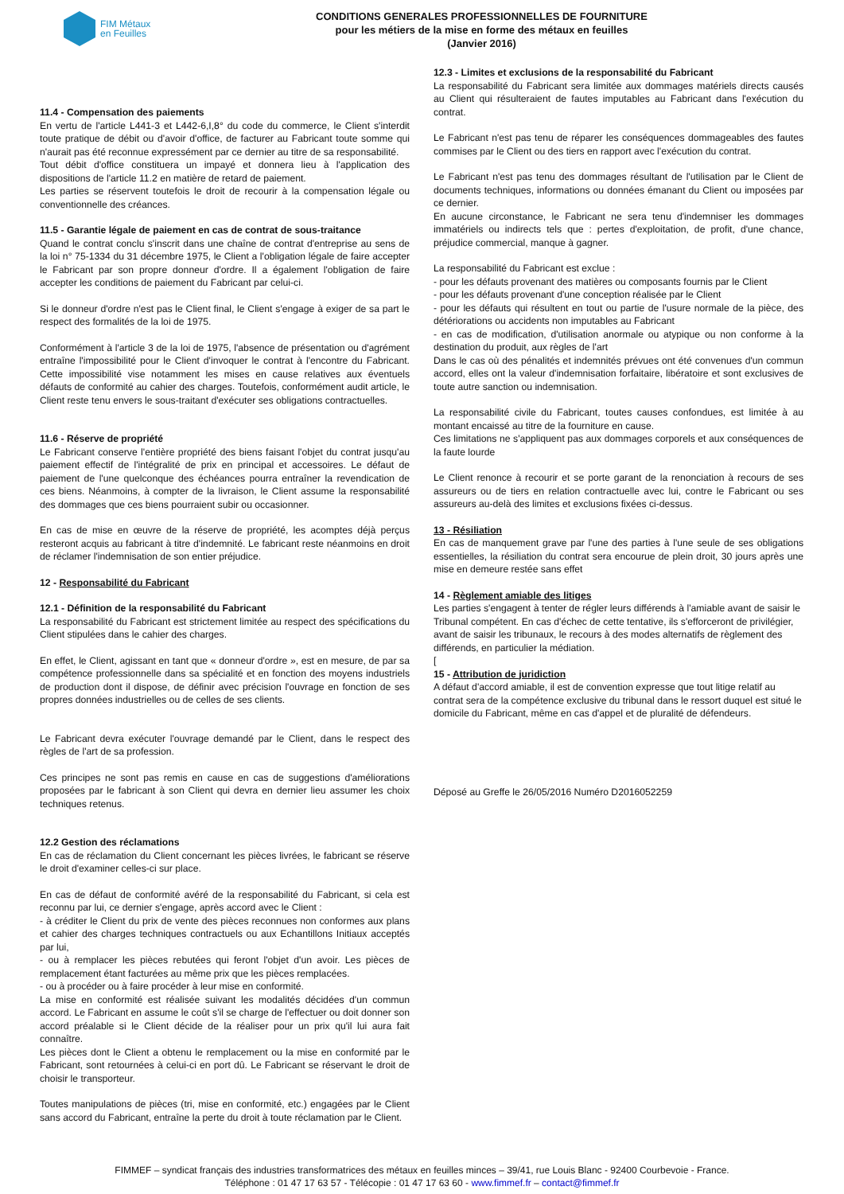FIM Métaux
en Feuilles
CONDITIONS GENERALES PROFESSIONNELLES DE FOURNITURE
pour les métiers de la mise en forme des métaux en feuilles
(Janvier 2016)
11.4 - Compensation des paiements
En vertu de l'article L441-3 et L442-6,I,8° du code du commerce, le Client s'interdit toute pratique de débit ou d'avoir d'office, de facturer au Fabricant toute somme qui n'aurait pas été reconnue expressément par ce dernier au titre de sa responsabilité.
Tout débit d'office constituera un impayé et donnera lieu à l'application des dispositions de l'article 11.2 en matière de retard de paiement.
Les parties se réservent toutefois le droit de recourir à la compensation légale ou conventionnelle des créances.
11.5 - Garantie légale de paiement en cas de contrat de sous-traitance
Quand le contrat conclu s'inscrit dans une chaîne de contrat d'entreprise au sens de la loi n° 75-1334 du 31 décembre 1975, le Client a l'obligation légale de faire accepter le Fabricant par son propre donneur d'ordre. Il a également l'obligation de faire accepter les conditions de paiement du Fabricant par celui-ci.
Si le donneur d'ordre n'est pas le Client final, le Client s'engage à exiger de sa part le respect des formalités de la loi de 1975.
Conformément à l'article 3 de la loi de 1975, l'absence de présentation ou d'agrément entraîne l'impossibilité pour le Client d'invoquer le contrat à l'encontre du Fabricant. Cette impossibilité vise notamment les mises en cause relatives aux éventuels défauts de conformité au cahier des charges. Toutefois, conformément audit article, le Client reste tenu envers le sous-traitant d'exécuter ses obligations contractuelles.
11.6 - Réserve de propriété
Le Fabricant conserve l'entière propriété des biens faisant l'objet du contrat jusqu'au paiement effectif de l'intégralité de prix en principal et accessoires. Le défaut de paiement de l'une quelconque des échéances pourra entraîner la revendication de ces biens. Néanmoins, à compter de la livraison, le Client assume la responsabilité des dommages que ces biens pourraient subir ou occasionner.
En cas de mise en œuvre de la réserve de propriété, les acomptes déjà perçus resteront acquis au fabricant à titre d'indemnité. Le fabricant reste néanmoins en droit de réclamer l'indemnisation de son entier préjudice.
12 - Responsabilité du Fabricant
12.1 - Définition de la responsabilité du Fabricant
La responsabilité du Fabricant est strictement limitée au respect des spécifications du Client stipulées dans le cahier des charges.
En effet, le Client, agissant en tant que « donneur d'ordre », est en mesure, de par sa compétence professionnelle dans sa spécialité et en fonction des moyens industriels de production dont il dispose, de définir avec précision l'ouvrage en fonction de ses propres données industrielles ou de celles de ses clients.
Le Fabricant devra exécuter l'ouvrage demandé par le Client, dans le respect des règles de l'art de sa profession.
Ces principes ne sont pas remis en cause en cas de suggestions d'améliorations proposées par le fabricant à son Client qui devra en dernier lieu assumer les choix techniques retenus.
12.2 Gestion des réclamations
En cas de réclamation du Client concernant les pièces livrées, le fabricant se réserve le droit d'examiner celles-ci sur place.
En cas de défaut de conformité avéré de la responsabilité du Fabricant, si cela est reconnu par lui, ce dernier s'engage, après accord avec le Client :
- à créditer le Client du prix de vente des pièces reconnues non conformes aux plans et cahier des charges techniques contractuels ou aux Echantillons Initiaux acceptés par lui,
- ou à remplacer les pièces rebutées qui feront l'objet d'un avoir. Les pièces de remplacement étant facturées au même prix que les pièces remplacées.
- ou à procéder ou à faire procéder à leur mise en conformité.
La mise en conformité est réalisée suivant les modalités décidées d'un commun accord. Le Fabricant en assume le coût s'il se charge de l'effectuer ou doit donner son accord préalable si le Client décide de la réaliser pour un prix qu'il lui aura fait connaître.
Les pièces dont le Client a obtenu le remplacement ou la mise en conformité par le Fabricant, sont retournées à celui-ci en port dû. Le Fabricant se réservant le droit de choisir le transporteur.
Toutes manipulations de pièces (tri, mise en conformité, etc.) engagées par le Client sans accord du Fabricant, entraîne la perte du droit à toute réclamation par le Client.
12.3 - Limites et exclusions de la responsabilité du Fabricant
La responsabilité du Fabricant sera limitée aux dommages matériels directs causés au Client qui résulteraient de fautes imputables au Fabricant dans l'exécution du contrat.
Le Fabricant n'est pas tenu de réparer les conséquences dommageables des fautes commises par le Client ou des tiers en rapport avec l'exécution du contrat.
Le Fabricant n'est pas tenu des dommages résultant de l'utilisation par le Client de documents techniques, informations ou données émanant du Client ou imposées par ce dernier.
En aucune circonstance, le Fabricant ne sera tenu d'indemniser les dommages immatériels ou indirects tels que : pertes d'exploitation, de profit, d'une chance, préjudice commercial, manque à gagner.
La responsabilité du Fabricant est exclue :
- pour les défauts provenant des matières ou composants fournis par le Client
- pour les défauts provenant d'une conception réalisée par le Client
- pour les défauts qui résultent en tout ou partie de l'usure normale de la pièce, des détériorations ou accidents non imputables au Fabricant
- en cas de modification, d'utilisation anormale ou atypique ou non conforme à la destination du produit, aux règles de l'art
Dans le cas où des pénalités et indemnités prévues ont été convenues d'un commun accord, elles ont la valeur d'indemnisation forfaitaire, libératoire et sont exclusives de toute autre sanction ou indemnisation.
La responsabilité civile du Fabricant, toutes causes confondues, est limitée à au montant encaissé au titre de la fourniture en cause.
Ces limitations ne s'appliquent pas aux dommages corporels et aux conséquences de la faute lourde
Le Client renonce à recourir et se porte garant de la renonciation à recours de ses assureurs ou de tiers en relation contractuelle avec lui, contre le Fabricant ou ses assureurs au-delà des limites et exclusions fixées ci-dessus.
13 - Résiliation
En cas de manquement grave par l'une des parties à l'une seule de ses obligations essentielles, la résiliation du contrat sera encourue de plein droit, 30 jours après une mise en demeure restée sans effet
14 - Règlement amiable des litiges
Les parties s'engagent à tenter de régler leurs différends à l'amiable avant de saisir le Tribunal compétent. En cas d'échec de cette tentative, ils s'efforceront de privilégier, avant de saisir les tribunaux, le recours à des modes alternatifs de règlement des différends, en particulier la médiation.
[
15 - Attribution de juridiction
A défaut d'accord amiable, il est de convention expresse que tout litige relatif au contrat sera de la compétence exclusive du tribunal dans le ressort duquel est situé le domicile du Fabricant, même en cas d'appel et de pluralité de défendeurs.
Déposé au Greffe le 26/05/2016 Numéro D2016052259
FIMMEF – syndicat français des industries transformatrices des métaux en feuilles minces – 39/41, rue Louis Blanc - 92400 Courbevoie - France.
Téléphone : 01 47 17 63 57 - Télécopie : 01 47 17 63 60 - www.fimmef.fr – contact@fimmef.fr